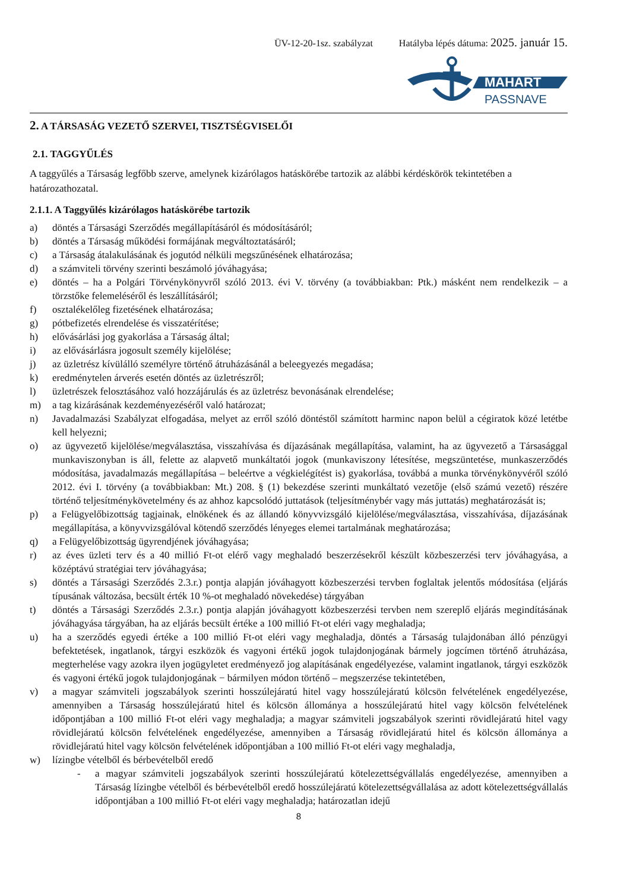ÜV-12-20-1sz. szabályzat Hatályba lépés dátuma: 2025. január 15.
MAHART
PASSNAVE
2. A TÁRSASÁG VEZETŐ SZERVEI, TISZTSÉGVISELŐI
2.1. TAGGYŰLÉS
A taggyűlés a Társaság legfőbb szerve, amelynek kizárólagos hatáskörébe tartozik az alábbi kérdéskörök tekintetében a határozathozatal.
2.1.1. A Taggyűlés kizárólagos hatáskörébe tartozik
a) döntés a Társasági Szerződés megállapításáról és módosításáról;
b) döntés a Társaság működési formájának megváltoztatásáról;
c) a Társaság átalakulásának és jogutód nélküli megszűnésének elhatározása;
d) a számviteli törvény szerinti beszámoló jóváhagyása;
e) döntés – ha a Polgári Törvénykönyvről szóló 2013. évi V. törvény (a továbbiakban: Ptk.) másként nem rendelkezik – a törzstőke felemeléséről és leszállításáról;
f) osztalékelőleg fizetésének elhatározása;
g) pótbefizetés elrendelése és visszatérítése;
h) elővásárlási jog gyakorlása a Társaság által;
i) az elővásárlásra jogosult személy kijelölése;
j) az üzletrész kívülálló személyre történő átruházásánál a beleegyezés megadása;
k) eredménytelen árverés esetén döntés az üzletrészről;
l) üzletrészek felosztásához való hozzájárulás és az üzletrész bevonásának elrendelése;
m) a tag kizárásának kezdeményezéséről való határozat;
n) Javadalmazási Szabályzat elfogadása, melyet az erről szóló döntéstől számított harminc napon belül a cégiratok közé letétbe kell helyezni;
o) az ügyvezető kijelölése/megválasztása, visszahívása és díjazásának megállapítása, valamint, ha az ügyvezető a Társasággal munkaviszonyban is áll, felette az alapvető munkáltatói jogok (munkaviszony létesítése, megszüntetése, munkaszerződés módosítása, javadalmazás megállapítása – beleértve a végkielégítést is) gyakorlása, továbbá a munka törvénykönyvéről szóló 2012. évi I. törvény (a továbbiakban: Mt.) 208. § (1) bekezdése szerinti munkáltató vezetője (első számú vezető) részére történő teljesítménykövetelmény és az ahhoz kapcsolódó juttatások (teljesítménybér vagy más juttatás) meghatározását is;
p) a Felügyelőbizottság tagjainak, elnökének és az állandó könyvvizsgáló kijelölése/megválasztása, visszahívása, díjazásának megállapítása, a könyvvizsgálóval kötendő szerződés lényeges elemei tartalmának meghatározása;
q) a Felügyelőbizottság ügyrendjének jóváhagyása;
r) az éves üzleti terv és a 40 millió Ft-ot elérő vagy meghaladó beszerzésekről készült közbeszerzési terv jóváhagyása, a középtávú stratégiai terv jóváhagyása;
s) döntés a Társasági Szerződés 2.3.r.) pontja alapján jóváhagyott közbeszerzési tervben foglaltak jelentős módosítása (eljárás típusának változása, becsült érték 10 %-ot meghaladó növekedése) tárgyában
t) döntés a Társasági Szerződés 2.3.r.) pontja alapján jóváhagyott közbeszerzési tervben nem szereplő eljárás megindításának jóváhagyása tárgyában, ha az eljárás becsült értéke a 100 millió Ft-ot eléri vagy meghaladja;
u) ha a szerződés egyedi értéke a 100 millió Ft-ot eléri vagy meghaladja, döntés a Társaság tulajdonában álló pénzügyi befektetések, ingatlanok, tárgyi eszközök és vagyoni értékű jogok tulajdonjogának bármely jogcímen történő átruházása, megterhelése vagy azokra ilyen jogügyletet eredményező jog alapításának engedélyezése, valamint ingatlanok, tárgyi eszközök és vagyoni értékű jogok tulajdonjogának − bármilyen módon történő – megszerzése tekintetében,
v) a magyar számviteli jogszabályok szerinti hosszúlejáratú hitel vagy hosszúlejáratú kölcsön felvételének engedélyezése, amennyiben a Társaság hosszúlejáratú hitel és kölcsön állománya a hosszúlejáratú hitel vagy kölcsön felvételének időpontjában a 100 millió Ft-ot eléri vagy meghaladja; a magyar számviteli jogszabályok szerinti rövidlejáratú hitel vagy rövidlejáratú kölcsön felvételének engedélyezése, amennyiben a Társaság rövidlejáratú hitel és kölcsön állománya a rövidlejáratú hitel vagy kölcsön felvételének időpontjában a 100 millió Ft-ot eléri vagy meghaladja,
w) lízingbe vételből és bérbevételből eredő
- a magyar számviteli jogszabályok szerinti hosszúlejáratú kötelezettségvállalás engedélyezése, amennyiben a Társaság lízingbe vételből és bérbevételből eredő hosszúlejáratú kötelezettségvállalása az adott kötelezettségvállalás időpontjában a 100 millió Ft-ot eléri vagy meghaladja; határozatlan idejű
8